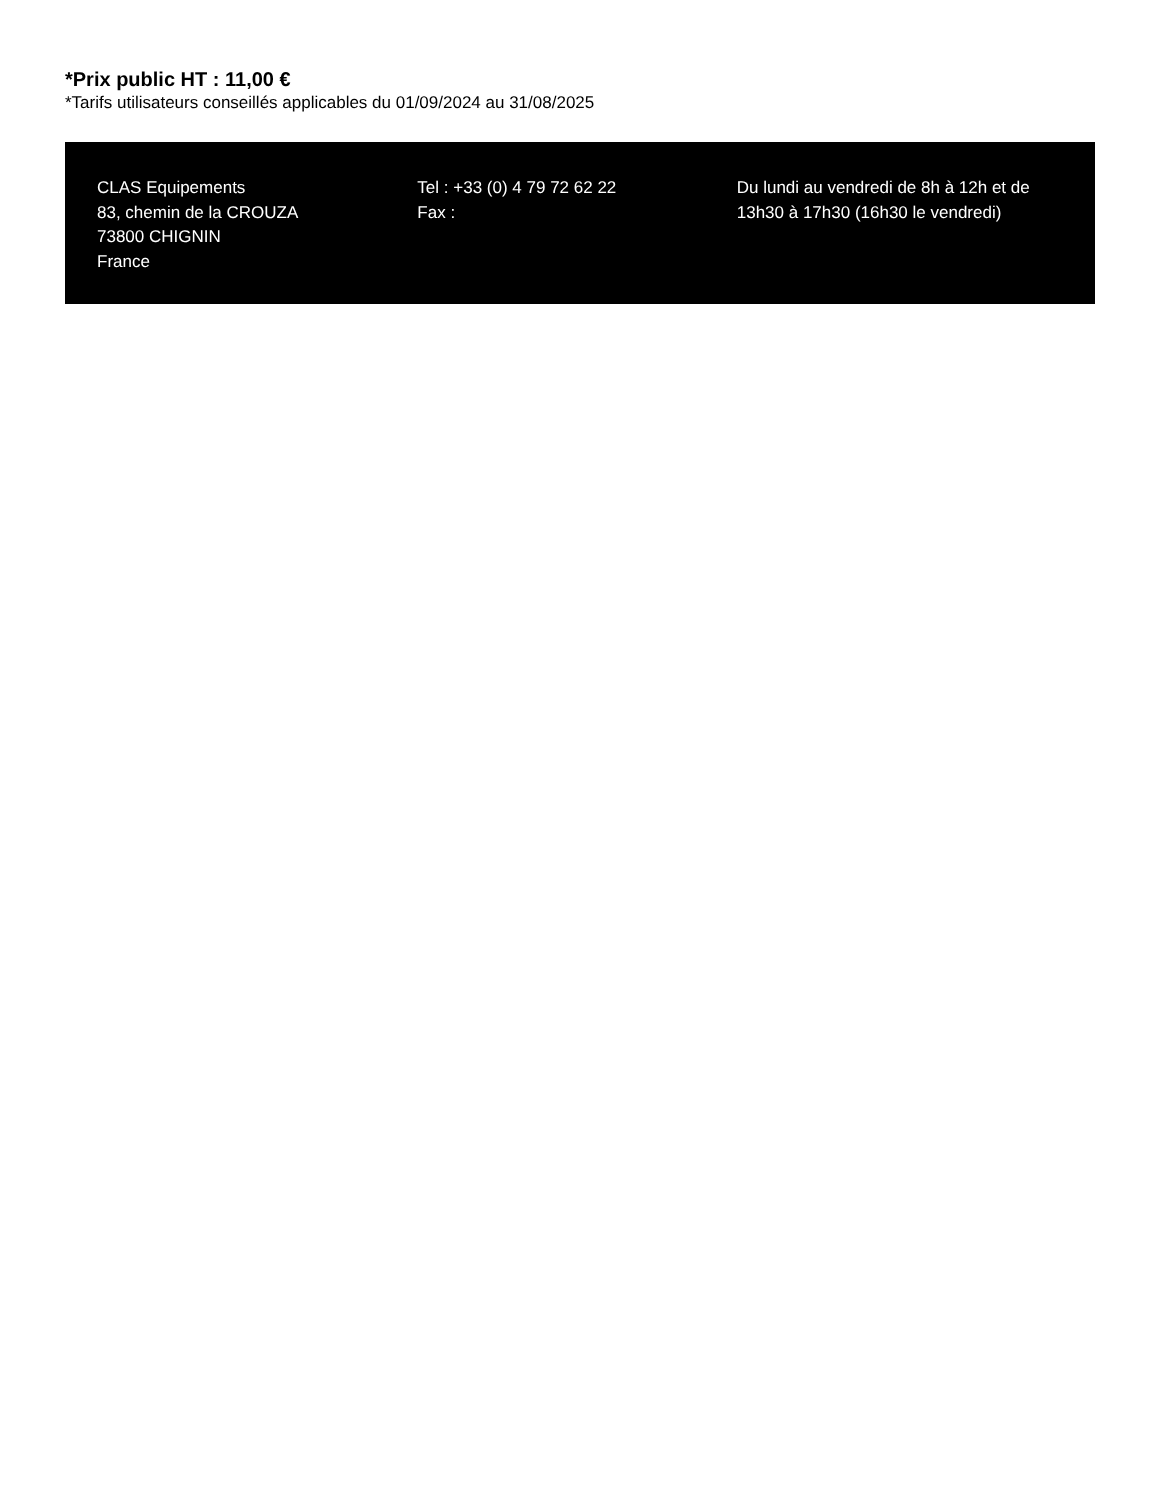*Prix public HT : 11,00 €
*Tarifs utilisateurs conseillés applicables du 01/09/2024 au 31/08/2025
CLAS Equipements
83, chemin de la CROUZA
73800 CHIGNIN
France
Tel : +33 (0) 4 79 72 62 22
Fax :
Du lundi au vendredi de 8h à 12h et de 13h30 à 17h30 (16h30 le vendredi)